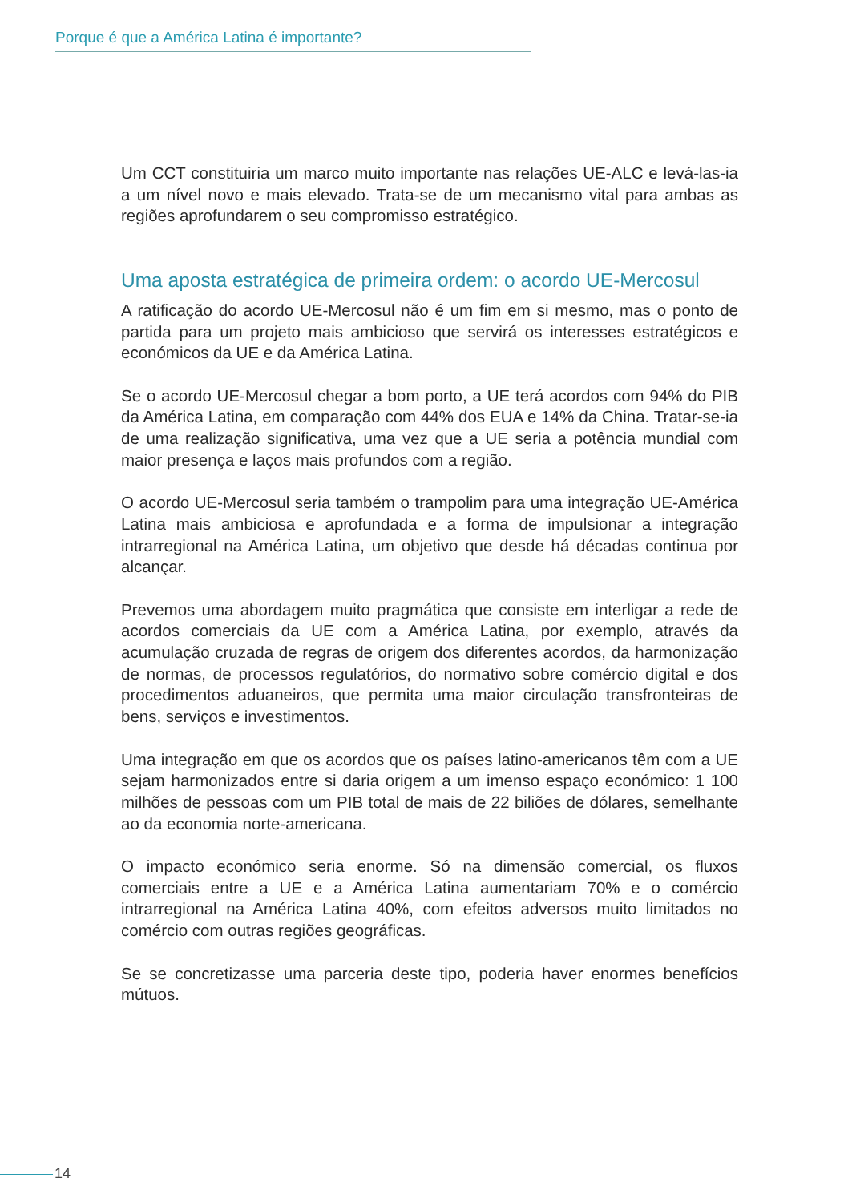Porque é que a América Latina é importante?
Um CCT constituiria um marco muito importante nas relações UE-ALC e levá-las-ia a um nível novo e mais elevado. Trata-se de um mecanismo vital para ambas as regiões aprofundarem o seu compromisso estratégico.
Uma aposta estratégica de primeira ordem: o acordo UE-Mercosul
A ratificação do acordo UE-Mercosul não é um fim em si mesmo, mas o ponto de partida para um projeto mais ambicioso que servirá os interesses estratégicos e económicos da UE e da América Latina.
Se o acordo UE-Mercosul chegar a bom porto, a UE terá acordos com 94% do PIB da América Latina, em comparação com 44% dos EUA e 14% da China. Tratar-se-ia de uma realização significativa, uma vez que a UE seria a potência mundial com maior presença e laços mais profundos com a região.
O acordo UE-Mercosul seria também o trampolim para uma integração UE-América Latina mais ambiciosa e aprofundada e a forma de impulsionar a integração intrarregional na América Latina, um objetivo que desde há décadas continua por alcançar.
Prevemos uma abordagem muito pragmática que consiste em interligar a rede de acordos comerciais da UE com a América Latina, por exemplo, através da acumulação cruzada de regras de origem dos diferentes acordos, da harmonização de normas, de processos regulatórios, do normativo sobre comércio digital e dos procedimentos aduaneiros, que permita uma maior circulação transfronteiras de bens, serviços e investimentos.
Uma integração em que os acordos que os países latino-americanos têm com a UE sejam harmonizados entre si daria origem a um imenso espaço económico: 1 100 milhões de pessoas com um PIB total de mais de 22 biliões de dólares, semelhante ao da economia norte-americana.
O impacto económico seria enorme. Só na dimensão comercial, os fluxos comerciais entre a UE e a América Latina aumentariam 70% e o comércio intrarregional na América Latina 40%, com efeitos adversos muito limitados no comércio com outras regiões geográficas.
Se se concretizasse uma parceria deste tipo, poderia haver enormes benefícios mútuos.
14